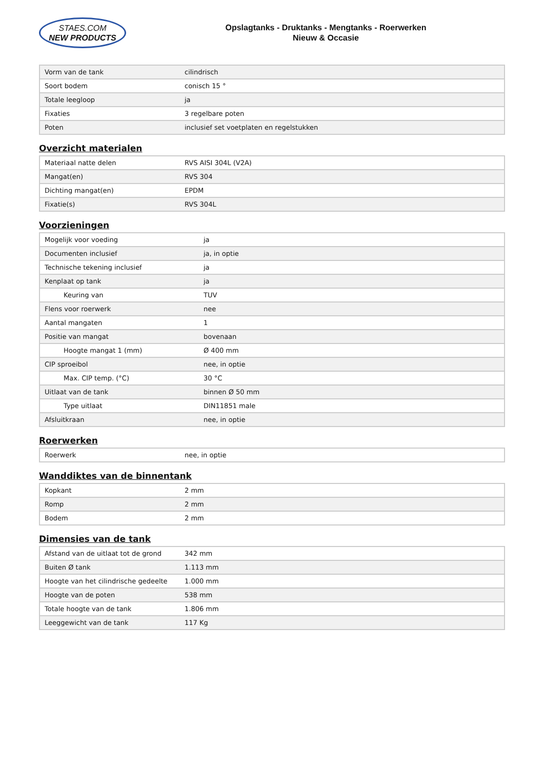STAES.COM
NEW PRODUCTS
Opslagtanks - Druktanks - Mengtanks - Roerwerken
Nieuw & Occasie
| Vorm van de tank | cilindrisch |
| Soort bodem | conisch 15 ° |
| Totale leegloop | ja |
| Fixaties | 3 regelbare poten |
| Poten | inclusief set voetplaten en regelstukken |
Overzicht materialen
| Materiaal natte delen | RVS AISI 304L (V2A) |
| Mangat(en) | RVS 304 |
| Dichting mangat(en) | EPDM |
| Fixatie(s) | RVS 304L |
Voorzieningen
| Mogelijk voor voeding | ja |
| Documenten inclusief | ja, in optie |
| Technische tekening inclusief | ja |
| Kenplaat op tank | ja |
| Keuring van | TUV |
| Flens voor roerwerk | nee |
| Aantal mangaten | 1 |
| Positie van mangat | bovenaan |
| Hoogte mangat 1 (mm) | Ø 400 mm |
| CIP sproeibol | nee, in optie |
| Max. CIP temp. (°C) | 30 °C |
| Uitlaat van de tank | binnen Ø 50 mm |
| Type uitlaat | DIN11851 male |
| Afsluitkraan | nee, in optie |
Roerwerken
| Roerwerk | nee, in optie |
Wanddiktes van de binnentank
| Kopkant | 2 mm |
| Romp | 2 mm |
| Bodem | 2 mm |
Dimensies van de tank
| Afstand van de uitlaat tot de grond | 342 mm |
| Buiten Ø tank | 1.113 mm |
| Hoogte van het cilindrische gedeelte | 1.000 mm |
| Hoogte van de poten | 538 mm |
| Totale hoogte van de tank | 1.806 mm |
| Leeggewicht van de tank | 117 Kg |